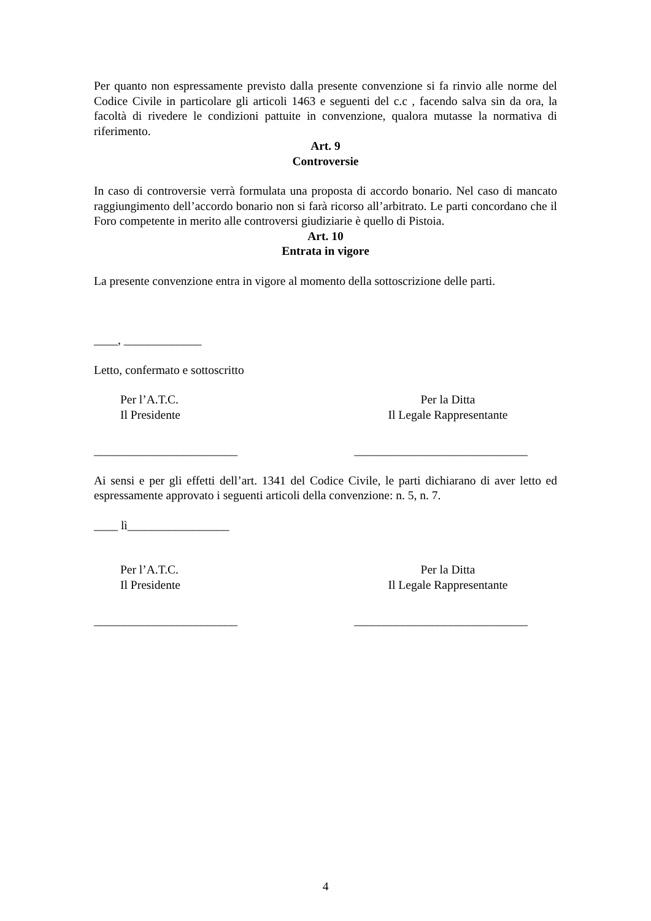Per quanto non espressamente previsto dalla presente convenzione si fa rinvio alle norme del Codice Civile in particolare gli articoli 1463 e seguenti del c.c , facendo salva sin da ora, la facoltà di rivedere le condizioni pattuite in convenzione, qualora mutasse la normativa di riferimento.
Art. 9
Controversie
In caso di controversie verrà formulata una proposta di accordo bonario. Nel caso di mancato raggiungimento dell’accordo bonario non si farà ricorso all’arbitrato. Le parti concordano che il Foro competente in merito alle controversi giudiziarie è quello di Pistoia.
Art. 10
Entrata in vigore
La presente convenzione entra in vigore al momento della sottoscrizione delle parti.
____, _____________
Letto, confermato e sottoscritto
Per l’A.T.C.
Il Presidente
Per la Ditta
Il Legale Rappresentante
________________________ _____________________________
Ai sensi e per gli effetti dell’art. 1341 del Codice Civile, le parti dichiarano di aver letto ed espressamente approvato i seguenti articoli della convenzione: n. 5, n. 7.
____ lì_________________
Per l’A.T.C.
Il Presidente
Per la Ditta
Il Legale Rappresentante
________________________ _____________________________
4